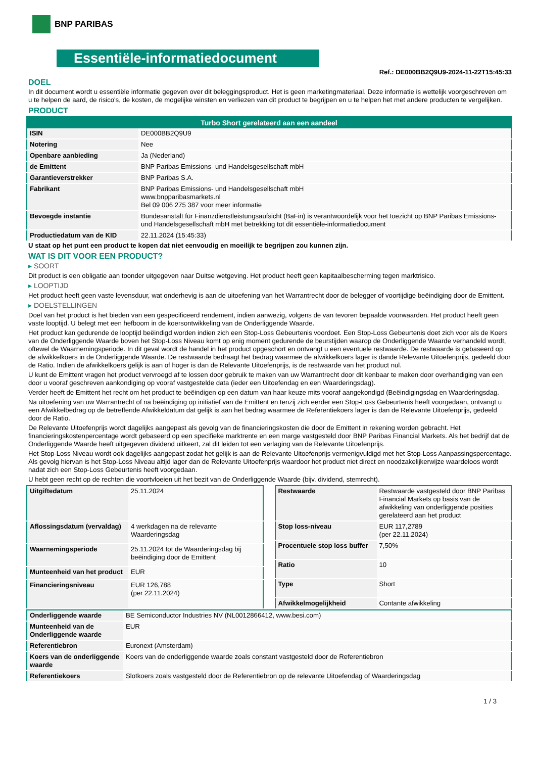BNP PARIBAS
Essentiële-informatiedocument
Ref.: DE000BB2Q9U9-2024-11-22T15:45:33
DOEL
In dit document wordt u essentiële informatie gegeven over dit beleggingsproduct. Het is geen marketingmateriaal. Deze informatie is wettelijk voorgeschreven om u te helpen de aard, de risico's, de kosten, de mogelijke winsten en verliezen van dit product te begrijpen en u te helpen het met andere producten te vergelijken.
PRODUCT
| Turbo Short gerelateerd aan een aandeel | |
| --- | --- |
| ISIN | DE000BB2Q9U9 |
| Notering | Nee |
| Openbare aanbieding | Ja (Nederland) |
| de Emittent | BNP Paribas Emissions- und Handelsgesellschaft mbH |
| Garantieverstrekker | BNP Paribas S.A. |
| Fabrikant | BNP Paribas Emissions- und Handelsgesellschaft mbH www.bnpparibasmarkets.nl Bel 09 006 275 387 voor meer informatie |
| Bevoegde instantie | Bundesanstalt für Finanzdienstleistungsaufsicht (BaFin) is verantwoordelijk voor het toezicht op BNP Paribas Emissions- und Handelsgesellschaft mbH met betrekking tot dit essentiële-informatiedocument |
| Productiedatum van de KID | 22.11.2024 (15:45:33) |
U staat op het punt een product te kopen dat niet eenvoudig en moeilijk te begrijpen zou kunnen zijn.
WAT IS DIT VOOR EEN PRODUCT?
▸ SOORT
Dit product is een obligatie aan toonder uitgegeven naar Duitse wetgeving. Het product heeft geen kapitaalbescherming tegen marktrisico.
▸ LOOPTIJD
Het product heeft geen vaste levensduur, wat onderhevig is aan de uitoefening van het Warrantrecht door de belegger of voortijdige beëindiging door de Emittent.
▸ DOELSTELLINGEN
Doel van het product is het bieden van een gespecificeerd rendement, indien aanwezig, volgens de van tevoren bepaalde voorwaarden. Het product heeft geen vaste looptijd. U belegt met een hefboom in de koersontwikkeling van de Onderliggende Waarde.
Het product kan gedurende de looptijd beëindigd worden indien zich een Stop-Loss Gebeurtenis voordoet. Een Stop-Loss Gebeurtenis doet zich voor als de Koers van de Onderliggende Waarde boven het Stop-Loss Niveau komt op enig moment gedurende de beurstijden waarop de Onderliggende Waarde verhandeld wordt, oftewel de Waarnemingsperiode. In dit geval wordt de handel in het product opgeschort en ontvangt u een eventuele restwaarde. De restwaarde is gebaseerd op de afwikkelkoers in de Onderliggende Waarde. De restwaarde bedraagt het bedrag waarmee de afwikkelkoers lager is dande Relevante Uitoefenprijs, gedeeld door de Ratio. Indien de afwikkelkoers gelijk is aan of hoger is dan de Relevante Uitoefenprijs, is de restwaarde van het product nul.
U kunt de Emittent vragen het product vervroegd af te lossen door gebruik te maken van uw Warrantrecht door dit kenbaar te maken door overhandiging van een door u vooraf geschreven aankondiging op vooraf vastgestelde data (ieder een Uitoefendag en een Waarderingsdag).
Verder heeft de Emittent het recht om het product te beëindigen op een datum van haar keuze mits vooraf aangekondigd (Beëindigingsdag en Waarderingsdag.
Na uitoefening van uw Warrantrecht of na beëindiging op initiatief van de Emittent en tenzij zich eerder een Stop-Loss Gebeurtenis heeft voorgedaan, ontvangt u een Afwikkelbedrag op de betreffende Afwikkeldatum dat gelijk is aan het bedrag waarmee de Referentiekoers lager is dan de Relevante Uitoefenprijs, gedeeld door de Ratio.
De Relevante Uitoefenprijs wordt dagelijks aangepast als gevolg van de financieringskosten die door de Emittent in rekening worden gebracht. Het financieringskostenpercentage wordt gebaseerd op een specifieke marktrente en een marge vastgesteld door BNP Paribas Financial Markets. Als het bedrijf dat de Onderliggende Waarde heeft uitgegeven dividend uitkeert, zal dit leiden tot een verlaging van de Relevante Uitoefenprijs.
Het Stop-Loss Niveau wordt ook dagelijks aangepast zodat het gelijk is aan de Relevante Uitoefenprijs vermenigvuldigd met het Stop-Loss Aanpassingspercentage. Als gevolg hiervan is het Stop-Loss Niveau altijd lager dan de Relevante Uitoefenprijs waardoor het product niet direct en noodzakelijkerwijze waardeloos wordt nadat zich een Stop-Loss Gebeurtenis heeft voorgedaan.
U hebt geen recht op de rechten die voortvloeien uit het bezit van de Onderliggende Waarde (bijv. dividend, stemrecht).
| Uitgiftedatum | 25.11.2024 |
| Aflossingsdatum (vervaldag) | 4 werkdagen na de relevante Waarderingsdag |
| Waarnemingsperiode | 25.11.2024 tot de Waarderingsdag bij beëindiging door de Emittent |
| Munteenheid van het product | EUR |
| Financieringsniveau | EUR 126,788 (per 22.11.2024) |
| Restwaarde | Restwaarde vastgesteld door BNP Paribas Financial Markets op basis van de afwikkeling van onderliggende posities gerelateerd aan het product |
| Stop loss-niveau | EUR 117,2789 (per 22.11.2024) |
| Procentuele stop loss buffer | 7,50% |
| Ratio | 10 |
| Type | Short |
| Afwikkelmogelijkheid | Contante afwikkeling |
| Onderliggende waarde | BE Semiconductor Industries NV (NL0012866412, www.besi.com) |
| Munteenheid van de Onderliggende waarde | EUR |
| Referentiebron | Euronext (Amsterdam) |
| Koers van de onderliggende waarde | Koers van de onderliggende waarde zoals constant vastgesteld door de Referentiebron |
| Referentiekoers | Slotkoers zoals vastgesteld door de Referentiebron op de relevante Uitoefendag of Waarderingsdag |
1 / 3